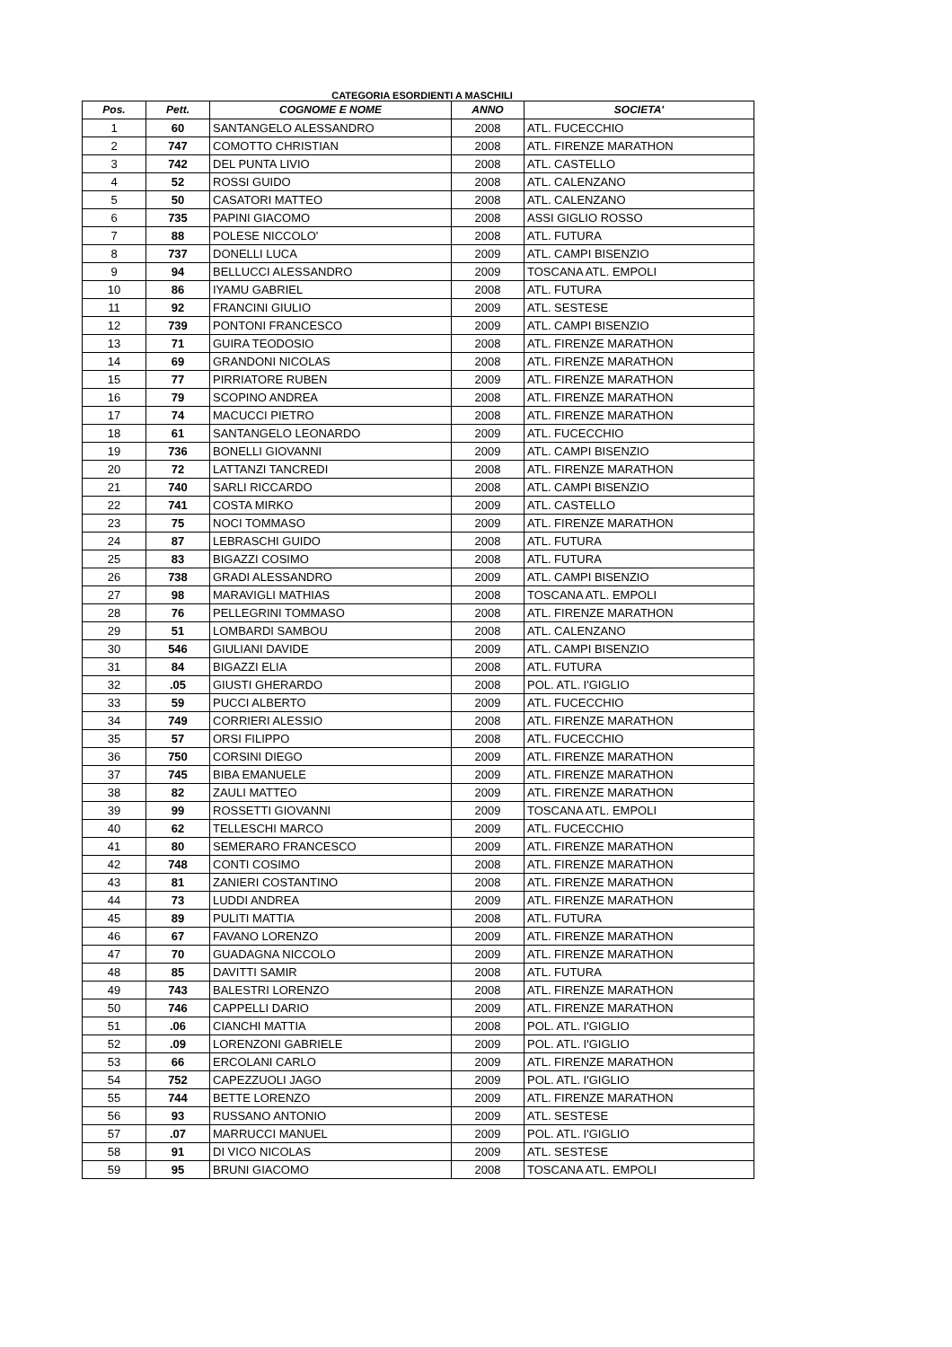CATEGORIA ESORDIENTI A MASCHILI
| Pos. | Pett. | COGNOME E NOME | ANNO | SOCIETA' |
| --- | --- | --- | --- | --- |
| 1 | 60 | SANTANGELO ALESSANDRO | 2008 | ATL. FUCECCHIO |
| 2 | 747 | COMOTTO CHRISTIAN | 2008 | ATL. FIRENZE MARATHON |
| 3 | 742 | DEL PUNTA LIVIO | 2008 | ATL. CASTELLO |
| 4 | 52 | ROSSI GUIDO | 2008 | ATL. CALENZANO |
| 5 | 50 | CASATORI MATTEO | 2008 | ATL. CALENZANO |
| 6 | 735 | PAPINI GIACOMO | 2008 | ASSI GIGLIO ROSSO |
| 7 | 88 | POLESE NICCOLO' | 2008 | ATL. FUTURA |
| 8 | 737 | DONELLI LUCA | 2009 | ATL. CAMPI BISENZIO |
| 9 | 94 | BELLUCCI ALESSANDRO | 2009 | TOSCANA ATL. EMPOLI |
| 10 | 86 | IYAMU GABRIEL | 2008 | ATL. FUTURA |
| 11 | 92 | FRANCINI GIULIO | 2009 | ATL. SESTESE |
| 12 | 739 | PONTONI FRANCESCO | 2009 | ATL. CAMPI BISENZIO |
| 13 | 71 | GUIRA TEODOSIO | 2008 | ATL. FIRENZE MARATHON |
| 14 | 69 | GRANDONI NICOLAS | 2008 | ATL. FIRENZE MARATHON |
| 15 | 77 | PIRRIATORE RUBEN | 2009 | ATL. FIRENZE MARATHON |
| 16 | 79 | SCOPINO ANDREA | 2008 | ATL. FIRENZE MARATHON |
| 17 | 74 | MACUCCI PIETRO | 2008 | ATL. FIRENZE MARATHON |
| 18 | 61 | SANTANGELO LEONARDO | 2009 | ATL. FUCECCHIO |
| 19 | 736 | BONELLI GIOVANNI | 2009 | ATL. CAMPI BISENZIO |
| 20 | 72 | LATTANZI TANCREDI | 2008 | ATL. FIRENZE MARATHON |
| 21 | 740 | SARLI RICCARDO | 2008 | ATL. CAMPI BISENZIO |
| 22 | 741 | COSTA MIRKO | 2009 | ATL. CASTELLO |
| 23 | 75 | NOCI TOMMASO | 2009 | ATL. FIRENZE MARATHON |
| 24 | 87 | LEBRASCHI GUIDO | 2008 | ATL. FUTURA |
| 25 | 83 | BIGAZZI COSIMO | 2008 | ATL. FUTURA |
| 26 | 738 | GRADI ALESSANDRO | 2009 | ATL. CAMPI BISENZIO |
| 27 | 98 | MARAVIGLI MATHIAS | 2008 | TOSCANA ATL. EMPOLI |
| 28 | 76 | PELLEGRINI TOMMASO | 2008 | ATL. FIRENZE MARATHON |
| 29 | 51 | LOMBARDI SAMBOU | 2008 | ATL. CALENZANO |
| 30 | 546 | GIULIANI DAVIDE | 2009 | ATL. CAMPI BISENZIO |
| 31 | 84 | BIGAZZI ELIA | 2008 | ATL. FUTURA |
| 32 | .05 | GIUSTI GHERARDO | 2008 | POL. ATL. I'GIGLIO |
| 33 | 59 | PUCCI ALBERTO | 2009 | ATL. FUCECCHIO |
| 34 | 749 | CORRIERI ALESSIO | 2008 | ATL. FIRENZE MARATHON |
| 35 | 57 | ORSI FILIPPO | 2008 | ATL. FUCECCHIO |
| 36 | 750 | CORSINI DIEGO | 2009 | ATL. FIRENZE MARATHON |
| 37 | 745 | BIBA EMANUELE | 2009 | ATL. FIRENZE MARATHON |
| 38 | 82 | ZAULI MATTEO | 2009 | ATL. FIRENZE MARATHON |
| 39 | 99 | ROSSETTI GIOVANNI | 2009 | TOSCANA ATL. EMPOLI |
| 40 | 62 | TELLESCHI MARCO | 2009 | ATL. FUCECCHIO |
| 41 | 80 | SEMERARO FRANCESCO | 2009 | ATL. FIRENZE MARATHON |
| 42 | 748 | CONTI COSIMO | 2008 | ATL. FIRENZE MARATHON |
| 43 | 81 | ZANIERI COSTANTINO | 2008 | ATL. FIRENZE MARATHON |
| 44 | 73 | LUDDI ANDREA | 2009 | ATL. FIRENZE MARATHON |
| 45 | 89 | PULITI MATTIA | 2008 | ATL. FUTURA |
| 46 | 67 | FAVANO LORENZO | 2009 | ATL. FIRENZE MARATHON |
| 47 | 70 | GUADAGNA NICCOLO | 2009 | ATL. FIRENZE MARATHON |
| 48 | 85 | DAVITTI SAMIR | 2008 | ATL. FUTURA |
| 49 | 743 | BALESTRI LORENZO | 2008 | ATL. FIRENZE MARATHON |
| 50 | 746 | CAPPELLI DARIO | 2009 | ATL. FIRENZE MARATHON |
| 51 | .06 | CIANCHI MATTIA | 2008 | POL. ATL. I'GIGLIO |
| 52 | .09 | LORENZONI GABRIELE | 2009 | POL. ATL. I'GIGLIO |
| 53 | 66 | ERCOLANI CARLO | 2009 | ATL. FIRENZE MARATHON |
| 54 | 752 | CAPEZZUOLI JAGO | 2009 | POL. ATL. I'GIGLIO |
| 55 | 744 | BETTE LORENZO | 2009 | ATL. FIRENZE MARATHON |
| 56 | 93 | RUSSANO ANTONIO | 2009 | ATL. SESTESE |
| 57 | .07 | MARRUCCI MANUEL | 2009 | POL. ATL. I'GIGLIO |
| 58 | 91 | DI VICO NICOLAS | 2009 | ATL. SESTESE |
| 59 | 95 | BRUNI GIACOMO | 2008 | TOSCANA ATL. EMPOLI |